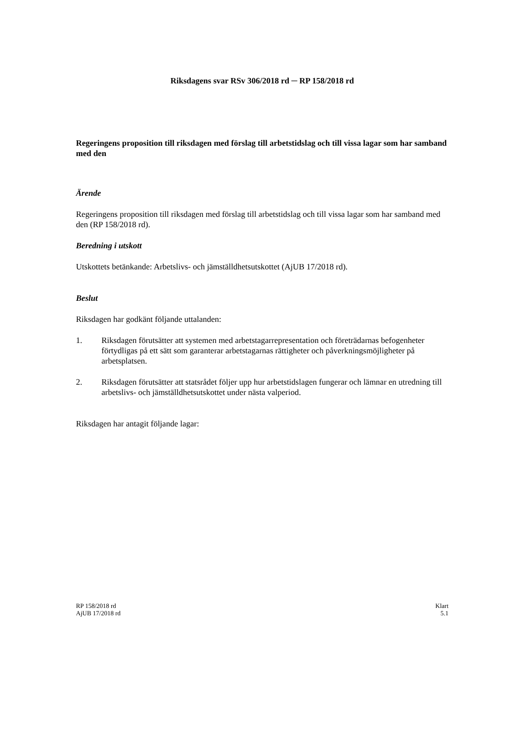Riksdagens svar RSv 306/2018 rd ─ RP 158/2018 rd
Regeringens proposition till riksdagen med förslag till arbetstidslag och till vissa lagar som har samband med den
Ärende
Regeringens proposition till riksdagen med förslag till arbetstidslag och till vissa lagar som har samband med den (RP 158/2018 rd).
Beredning i utskott
Utskottets betänkande: Arbetslivs- och jämställdhetsutskottet (AjUB 17/2018 rd).
Beslut
Riksdagen har godkänt följande uttalanden:
1. Riksdagen förutsätter att systemen med arbetstagarrepresentation och företrädarnas befogenheter förtydligas på ett sätt som garanterar arbetstagarnas rättigheter och påverkningsmöjligheter på arbetsplatsen.
2. Riksdagen förutsätter att statsrådet följer upp hur arbetstidslagen fungerar och lämnar en utredning till arbetslivs- och jämställdhetsutskottet under nästa valperiod.
Riksdagen har antagit följande lagar:
RP 158/2018 rd
AjUB 17/2018 rd
Klart
5.1